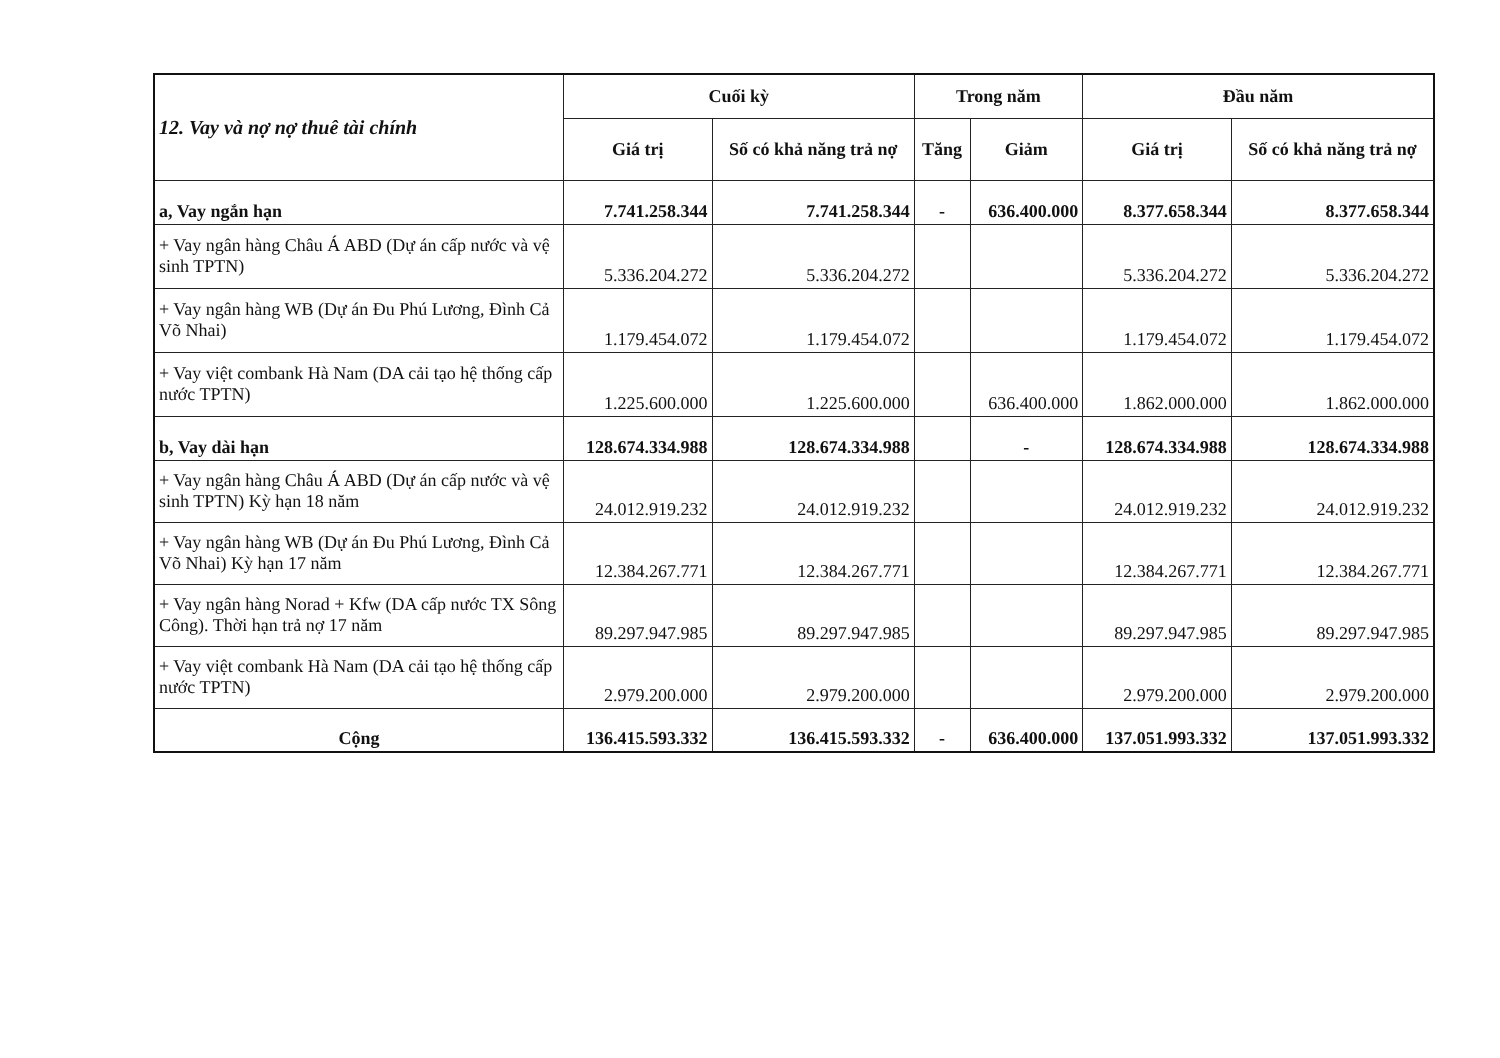| 12. Vay và nợ nợ thuê tài chính | Cuối kỳ | | Trong năm | | Đầu năm | |
| --- | --- | --- | --- | --- | --- | --- |
| | Giá trị | Số có khả năng trả nợ | Tăng | Giảm | Giá trị | Số có khả năng trả nợ |
| a, Vay ngắn hạn | 7.741.258.344 | 7.741.258.344 | - | 636.400.000 | 8.377.658.344 | 8.377.658.344 |
| + Vay ngân hàng Châu Á ABD (Dự án cấp nước và vệ sinh TPTN) | 5.336.204.272 | 5.336.204.272 | | | 5.336.204.272 | 5.336.204.272 |
| + Vay ngân hàng WB (Dự án Đu Phú Lương, Đình Cả Võ Nhai) | 1.179.454.072 | 1.179.454.072 | | | 1.179.454.072 | 1.179.454.072 |
| + Vay việt combank Hà Nam (DA cải tạo hệ thống cấp nước TPTN) | 1.225.600.000 | 1.225.600.000 | | 636.400.000 | 1.862.000.000 | 1.862.000.000 |
| b, Vay dài hạn | 128.674.334.988 | 128.674.334.988 | | - | 128.674.334.988 | 128.674.334.988 |
| + Vay ngân hàng Châu Á ABD (Dự án cấp nước và vệ sinh TPTN) Kỳ hạn 18 năm | 24.012.919.232 | 24.012.919.232 | | | 24.012.919.232 | 24.012.919.232 |
| + Vay ngân hàng WB (Dự án Đu Phú Lương, Đình Cả Võ Nhai) Kỳ hạn 17 năm | 12.384.267.771 | 12.384.267.771 | | | 12.384.267.771 | 12.384.267.771 |
| + Vay ngân hàng Norad + Kfw (DA cấp nước TX Sông Công). Thời hạn trả nợ 17 năm | 89.297.947.985 | 89.297.947.985 | | | 89.297.947.985 | 89.297.947.985 |
| + Vay việt combank Hà Nam (DA cải tạo hệ thống cấp nước TPTN) | 2.979.200.000 | 2.979.200.000 | | | 2.979.200.000 | 2.979.200.000 |
| Cộng | 136.415.593.332 | 136.415.593.332 | - | 636.400.000 | 137.051.993.332 | 137.051.993.332 |